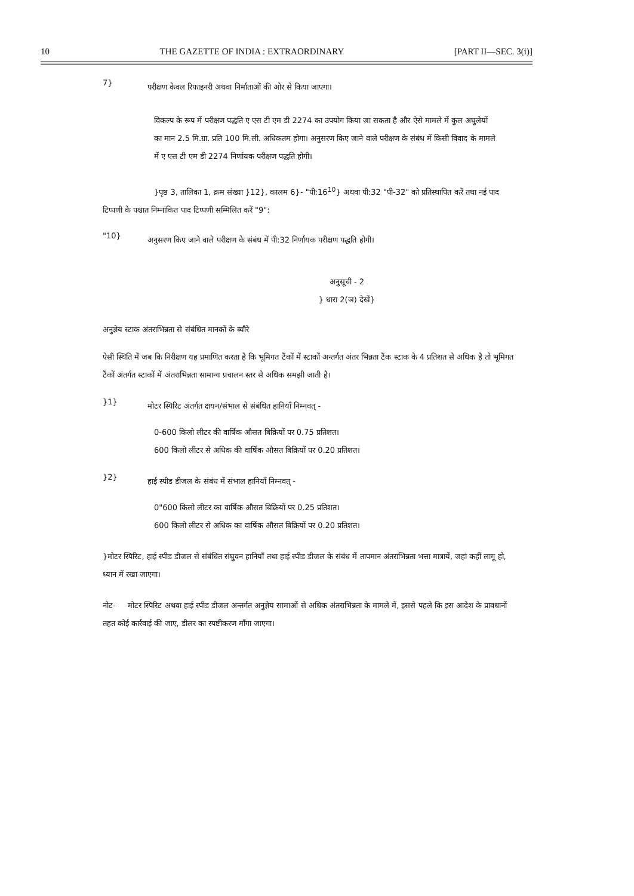10 THE GAZETTE OF INDIA : EXTRAORDINARY [PART II—SEC. 3(i)]
7}
परीक्षण केवल रिफाइनरी अथवा निर्माताओं की ओर से किया जाएगा।
विकल्प के रूप में परीक्षण पद्धति ए एस टी एम डी 2274 का उपयोग किया जा सकता है और ऐसे मामले में कुल अघुलेयों का मान 2.5 मि.ग्रा. प्रति 100 मि.ली. अधिकतम होगा। अनुसरण किए जाने वाले परीक्षण के संबंध में किसी विवाद के मामले में ए एस टी एम डी 2274 निर्णायक परीक्षण पद्धति होगी।
}पृष्ठ 3, तालिका 1, क्रम संख्या }12}, कालम 6}- "पी:16<sup>10</sup>} अथवा पी:32 "पी-32" को प्रतिस्थापित करें तथा नई पाद टिप्पणी के पश्चात निम्नांकित पाद टिप्पणी सम्मिलित करें "9":
"10}
अनुसरण किए जाने वाले परीक्षण के संबंध में पी:32 निर्णायक परीक्षण पद्धति होगी।
अनुसूची - 2
} धारा 2(ञ) देखें}
अनुज्ञेय स्टाक अंतराभिन्नता से संबंधित मानकों के ब्यौरे
ऐसी स्थिति में जब कि निरीक्षण यह प्रमाणित करता है कि भूमिगत टैंकों में स्टाकों अन्तर्गत अंतर भिन्नता टैंक स्टाक के 4 प्रतिशत से अधिक है तो भूमिगत टैंकों अंतर्गत स्टाकों में अंतराभिन्नता सामान्य प्रचालन स्तर से अधिक समझी जाती है।
}1}
मोटर स्पिरिट अंतर्गत क्षयन/संभाल से संबंधित हानियाँ निम्नवत् -
0-600 किलो लीटर की वार्षिक औसत बिक्रियों पर 0.75 प्रतिशत।
600 किलो लीटर से अधिक की वार्षिक औसत बिक्रियों पर 0.20 प्रतिशत।
}2}
हाई स्पीड डीजल के संबंध में संभाल हानियाँ निम्नवत् -
0"600 किलो लीटर का वार्षिक औसत बिक्रियों पर 0.25 प्रतिशत।
600 किलो लीटर से अधिक का वार्षिक औसत बिक्रियों पर 0.20 प्रतिशत।
}मोटर स्पिरिट, हाई स्पीड डीजल से संबंधित संघुवन हानियाँ तथा हाई स्पीड डीजल के संबंध में तापमान अंतराभिन्नता भत्ता मात्रायें, जहां कहीं लागू हो, ध्यान में रखा जाएगा।
नोट- मोटर स्पिरिट अथवा हाई स्पीड डीजल अन्तर्गत अनुज्ञेय सामाओं से अधिक अंतराभिन्नता के मामले में, इससे पहले कि इस आदेश के प्रावधानों तहत कोई कार्रवाई की जाए, डीलर का स्पष्टीकरण माँगा जाएगा।